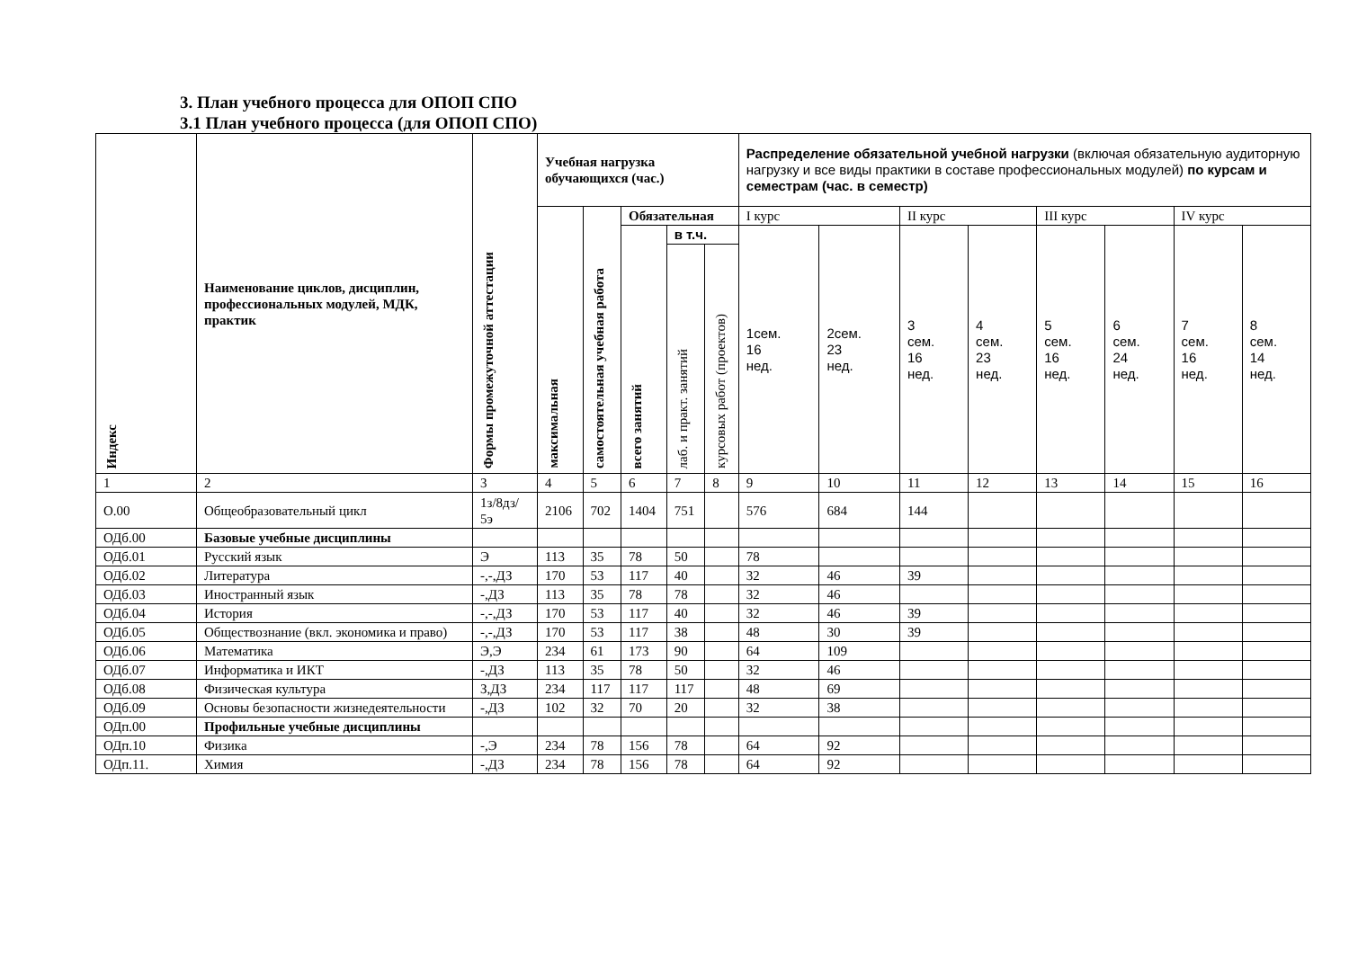3. План учебного процесса для ОПОП СПО
3.1 План учебного процесса (для ОПОП СПО)
| Индекс | Наименование циклов, дисциплин, профессиональных модулей, МДК, практик | Формы промежуточной аттестации | Учебная нагрузка обучающихся (час.) | | | | | Распределение обязательной учебной нагрузки (включая обязательную аудиторную нагрузку и все виды практики в составе профессиональных модулей) по курсам и семестрам (час. в семестр) | | | | | | | |
| --- | --- | --- | --- | --- | --- | --- | --- | --- | --- | --- | --- | --- | --- | --- | --- |
| | | | максимальная | самостоятельная учебная работа | Обязательная | | | I курс | | II курс | | III курс | | IV курс | |
| | | | | | всего занятий | в т.ч. | | 1сем. 16 нед. | 2сем. 23 нед. | 3 сем. 16 нед. | 4 сем. 23 нед. | 5 сем. 16 нед. | 6 сем. 24 нед. | 7 сем. 16 нед. | 8 сем. 14 нед. |
| | | | | | | лаб. и практ. занятий | курсовых работ (проектов) | | | | | | | | |
| 1 | 2 | 3 | 4 | 5 | 6 | 7 | 8 | 9 | 10 | 11 | 12 | 13 | 14 | 15 | 16 |
| О.00 | Общеобразовательный цикл | 1з/8дз/ 5э | 2106 | 702 | 1404 | 751 | | 576 | 684 | 144 | | | | | |
| ОДб.00 | Базовые учебные дисциплины | | | | | | | | | | | | | | |
| ОДб.01 | Русский язык | Э | 113 | 35 | 78 | 50 | | 78 | | | | | | | |
| ОДб.02 | Литература | -,-,ДЗ | 170 | 53 | 117 | 40 | | 32 | 46 | 39 | | | | | |
| ОДб.03 | Иностранный язык | -,ДЗ | 113 | 35 | 78 | 78 | | 32 | 46 | | | | | | |
| ОДб.04 | История | -,-,ДЗ | 170 | 53 | 117 | 40 | | 32 | 46 | 39 | | | | | |
| ОДб.05 | Обществознание (вкл. экономика и право) | -,-,ДЗ | 170 | 53 | 117 | 38 | | 48 | 30 | 39 | | | | | |
| ОДб.06 | Математика | Э,Э | 234 | 61 | 173 | 90 | | 64 | 109 | | | | | | |
| ОДб.07 | Информатика и ИКТ | -,ДЗ | 113 | 35 | 78 | 50 | | 32 | 46 | | | | | | |
| ОДб.08 | Физическая культура | З,ДЗ | 234 | 117 | 117 | 117 | | 48 | 69 | | | | | | |
| ОДб.09 | Основы безопасности жизнедеятельности | -,ДЗ | 102 | 32 | 70 | 20 | | 32 | 38 | | | | | | |
| ОДп.00 | Профильные учебные дисциплины | | | | | | | | | | | | | | |
| ОДп.10 | Физика | -,Э | 234 | 78 | 156 | 78 | | 64 | 92 | | | | | | |
| ОДп.11. | Химия | -,ДЗ | 234 | 78 | 156 | 78 | | 64 | 92 | | | | | | |